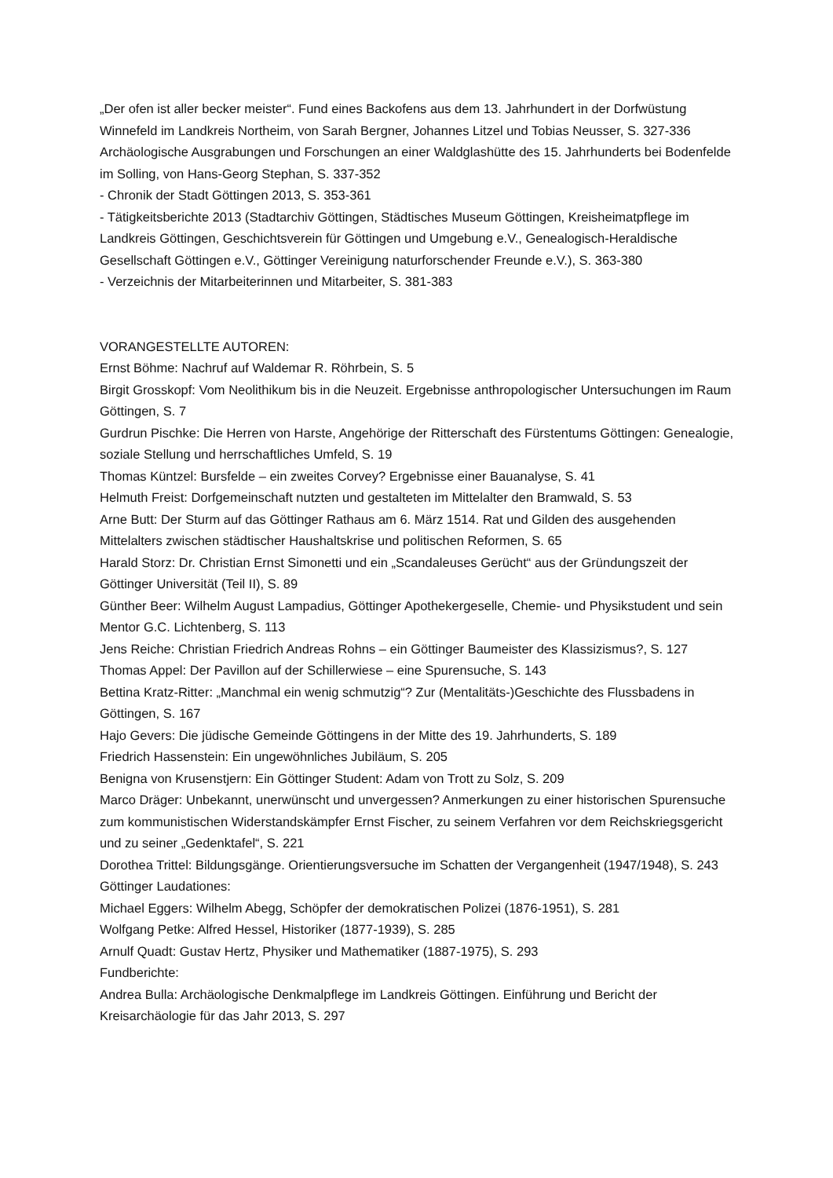„Der ofen ist aller becker meister“. Fund eines Backofens aus dem 13. Jahrhundert in der Dorfwüstung Winnefeld im Landkreis Northeim, von Sarah Bergner, Johannes Litzel und Tobias Neusser, S. 327-336
Archäologische Ausgrabungen und Forschungen an einer Waldglashütte des 15. Jahrhunderts bei Bodenfelde im Solling, von Hans-Georg Stephan, S. 337-352
- Chronik der Stadt Göttingen 2013, S. 353-361
- Tätigkeitsberichte 2013 (Stadtarchiv Göttingen, Städtisches Museum Göttingen, Kreisheimatpflege im Landkreis Göttingen, Geschichtsverein für Göttingen und Umgebung e.V., Genealogisch-Heraldische Gesellschaft Göttingen e.V., Göttinger Vereinigung naturforschender Freunde e.V.), S. 363-380
- Verzeichnis der Mitarbeiterinnen und Mitarbeiter, S. 381-383
VORANGESTELLTE AUTOREN:
Ernst Böhme: Nachruf auf Waldemar R. Röhrbein, S. 5
Birgit Grosskopf: Vom Neolithikum bis in die Neuzeit. Ergebnisse anthropologischer Untersuchungen im Raum Göttingen, S. 7
Gurdrun Pischke: Die Herren von Harste, Angehörige der Ritterschaft des Fürstentums Göttingen: Genealogie, soziale Stellung und herrschaftliches Umfeld, S. 19
Thomas Küntzel: Bursfelde – ein zweites Corvey? Ergebnisse einer Bauanalyse, S. 41
Helmuth Freist: Dorfgemeinschaft nutzten und gestalteten im Mittelalter den Bramwald, S. 53
Arne Butt: Der Sturm auf das Göttinger Rathaus am 6. März 1514. Rat und Gilden des ausgehenden Mittelalters zwischen städtischer Haushaltskrise und politischen Reformen, S. 65
Harald Storz: Dr. Christian Ernst Simonetti und ein „Scandaleuses Gerücht“ aus der Gründungszeit der Göttinger Universität (Teil II), S. 89
Günther Beer: Wilhelm August Lampadius, Göttinger Apothekergeselle, Chemie- und Physikstudent und sein Mentor G.C. Lichtenberg, S. 113
Jens Reiche: Christian Friedrich Andreas Rohns – ein Göttinger Baumeister des Klassizismus?, S. 127
Thomas Appel: Der Pavillon auf der Schillerwiese – eine Spurensuche, S. 143
Bettina Kratz-Ritter: „Manchmal ein wenig schmutzig“? Zur (Mentalitäts-)Geschichte des Flussbadens in Göttingen, S. 167
Hajo Gevers: Die jüdische Gemeinde Göttingens in der Mitte des 19. Jahrhunderts, S. 189
Friedrich Hassenstein: Ein ungewöhnliches Jubiläum, S. 205
Benigna von Krusenstjern: Ein Göttinger Student: Adam von Trott zu Solz, S. 209
Marco Dräger: Unbekannt, unerwünscht und unvergessen? Anmerkungen zu einer historischen Spurensuche zum kommunistischen Widerstandskämpfer Ernst Fischer, zu seinem Verfahren vor dem Reichskriegsgericht und zu seiner „Gedenktafel“, S. 221
Dorothea Trittel: Bildungsgänge. Orientierungsversuche im Schatten der Vergangenheit (1947/1948), S. 243
Göttinger Laudationes:
Michael Eggers: Wilhelm Abegg, Schöpfer der demokratischen Polizei (1876-1951), S. 281
Wolfgang Petke: Alfred Hessel, Historiker (1877-1939), S. 285
Arnulf Quadt: Gustav Hertz, Physiker und Mathematiker (1887-1975), S. 293
Fundberichte:
Andrea Bulla: Archäologische Denkmalpflege im Landkreis Göttingen. Einführung und Bericht der Kreisarchäologie für das Jahr 2013, S. 297